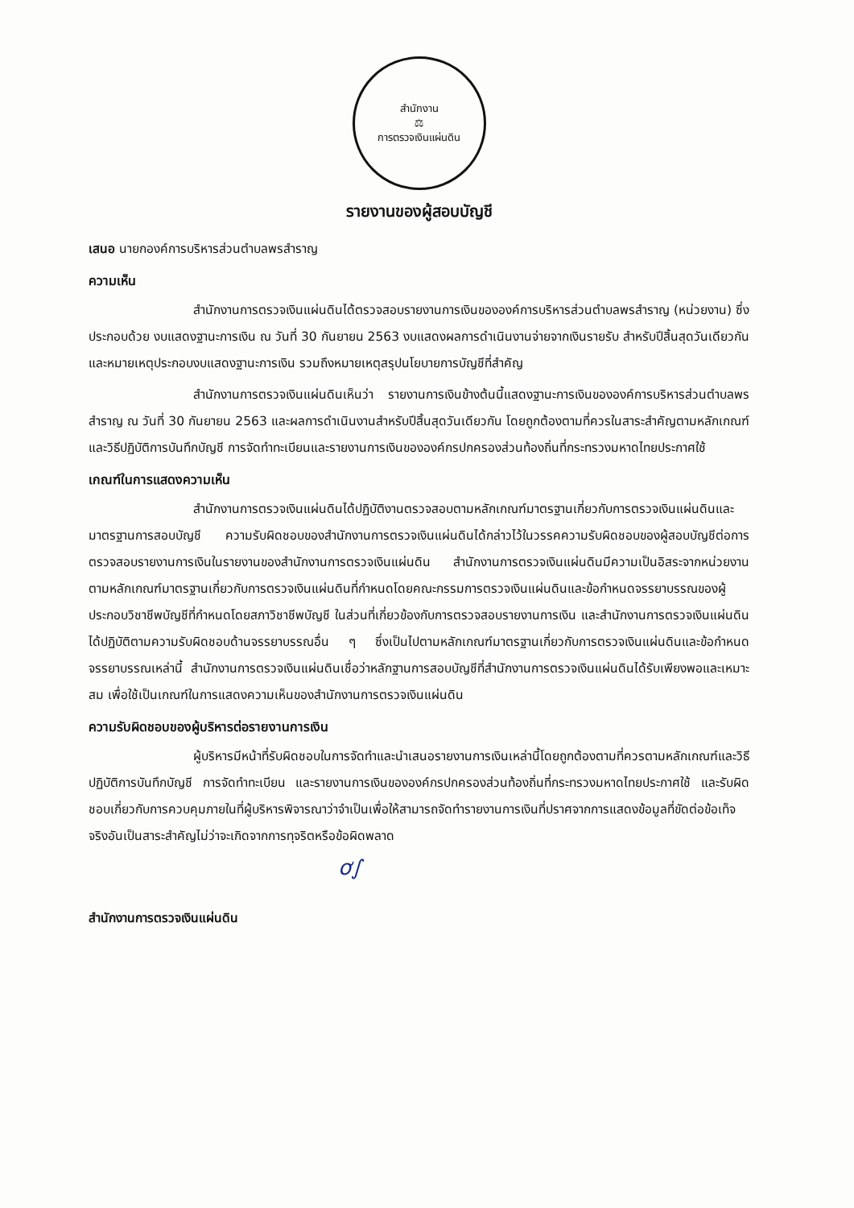สำนักงาน
⚖
การตรวจเงินแผ่นดิน
รายงานของผู้สอบบัญชี
เสนอ นายกองค์การบริหารส่วนตำบลพรสำราญ
ความเห็น
สำนักงานการตรวจเงินแผ่นดินได้ตรวจสอบรายงานการเงินขององค์การบริหารส่วนตำบลพรสำราญ (หน่วยงาน) ซึ่งประกอบด้วย งบแสดงฐานะการเงิน ณ วันที่ 30 กันยายน 2563 งบแสดงผลการดำเนินงานจ่ายจากเงินรายรับ สำหรับปีสิ้นสุดวันเดียวกัน และหมายเหตุประกอบงบแสดงฐานะการเงิน รวมถึงหมายเหตุสรุปนโยบายการบัญชีที่สำคัญ
สำนักงานการตรวจเงินแผ่นดินเห็นว่า รายงานการเงินข้างต้นนี้แสดงฐานะการเงินขององค์การบริหารส่วนตำบลพรสำราญ ณ วันที่ 30 กันยายน 2563 และผลการดำเนินงานสำหรับปีสิ้นสุดวันเดียวกัน โดยถูกต้องตามที่ควรในสาระสำคัญตามหลักเกณฑ์และวิธีปฏิบัติการบันทึกบัญชี การจัดทำทะเบียนและรายงานการเงินขององค์กรปกครองส่วนท้องถิ่นที่กระทรวงมหาดไทยประกาศใช้
เกณฑ์ในการแสดงความเห็น
สำนักงานการตรวจเงินแผ่นดินได้ปฏิบัติงานตรวจสอบตามหลักเกณฑ์มาตรฐานเกี่ยวกับการตรวจเงินแผ่นดินและมาตรฐานการสอบบัญชี ความรับผิดชอบของสำนักงานการตรวจเงินแผ่นดินได้กล่าวไว้ในวรรคความรับผิดชอบของผู้สอบบัญชีต่อการตรวจสอบรายงานการเงินในรายงานของสำนักงานการตรวจเงินแผ่นดิน สำนักงานการตรวจเงินแผ่นดินมีความเป็นอิสระจากหน่วยงานตามหลักเกณฑ์มาตรฐานเกี่ยวกับการตรวจเงินแผ่นดินที่กำหนดโดยคณะกรรมการตรวจเงินแผ่นดินและข้อกำหนดจรรยาบรรณของผู้ประกอบวิชาชีพบัญชีที่กำหนดโดยสภาวิชาชีพบัญชี ในส่วนที่เกี่ยวข้องกับการตรวจสอบรายงานการเงิน และสำนักงานการตรวจเงินแผ่นดินได้ปฏิบัติตามความรับผิดชอบด้านจรรยาบรรณอื่น ๆ ซึ่งเป็นไปตามหลักเกณฑ์มาตรฐานเกี่ยวกับการตรวจเงินแผ่นดินและข้อกำหนดจรรยาบรรณเหล่านี้ สำนักงานการตรวจเงินแผ่นดินเชื่อว่าหลักฐานการสอบบัญชีที่สำนักงานการตรวจเงินแผ่นดินได้รับเพียงพอและเหมาะสม เพื่อใช้เป็นเกณฑ์ในการแสดงความเห็นของสำนักงานการตรวจเงินแผ่นดิน
ความรับผิดชอบของผู้บริหารต่อรายงานการเงิน
ผู้บริหารมีหน้าที่รับผิดชอบในการจัดทำและนำเสนอรายงานการเงินเหล่านี้โดยถูกต้องตามที่ควรตามหลักเกณฑ์และวิธีปฏิบัติการบันทึกบัญชี การจัดทำทะเบียน และรายงานการเงินขององค์กรปกครองส่วนท้องถิ่นที่กระทรวงมหาดไทยประกาศใช้ และรับผิดชอบเกี่ยวกับการควบคุมภายในที่ผู้บริหารพิจารณาว่าจำเป็นเพื่อให้สามารถจัดทำรายงานการเงินที่ปราศจากการแสดงข้อมูลที่ขัดต่อข้อเท็จจริงอันเป็นสาระสำคัญไม่ว่าจะเกิดจากการทุจริตหรือข้อผิดพลาด
ơ∫
สำนักงานการตรวจเงินแผ่นดิน